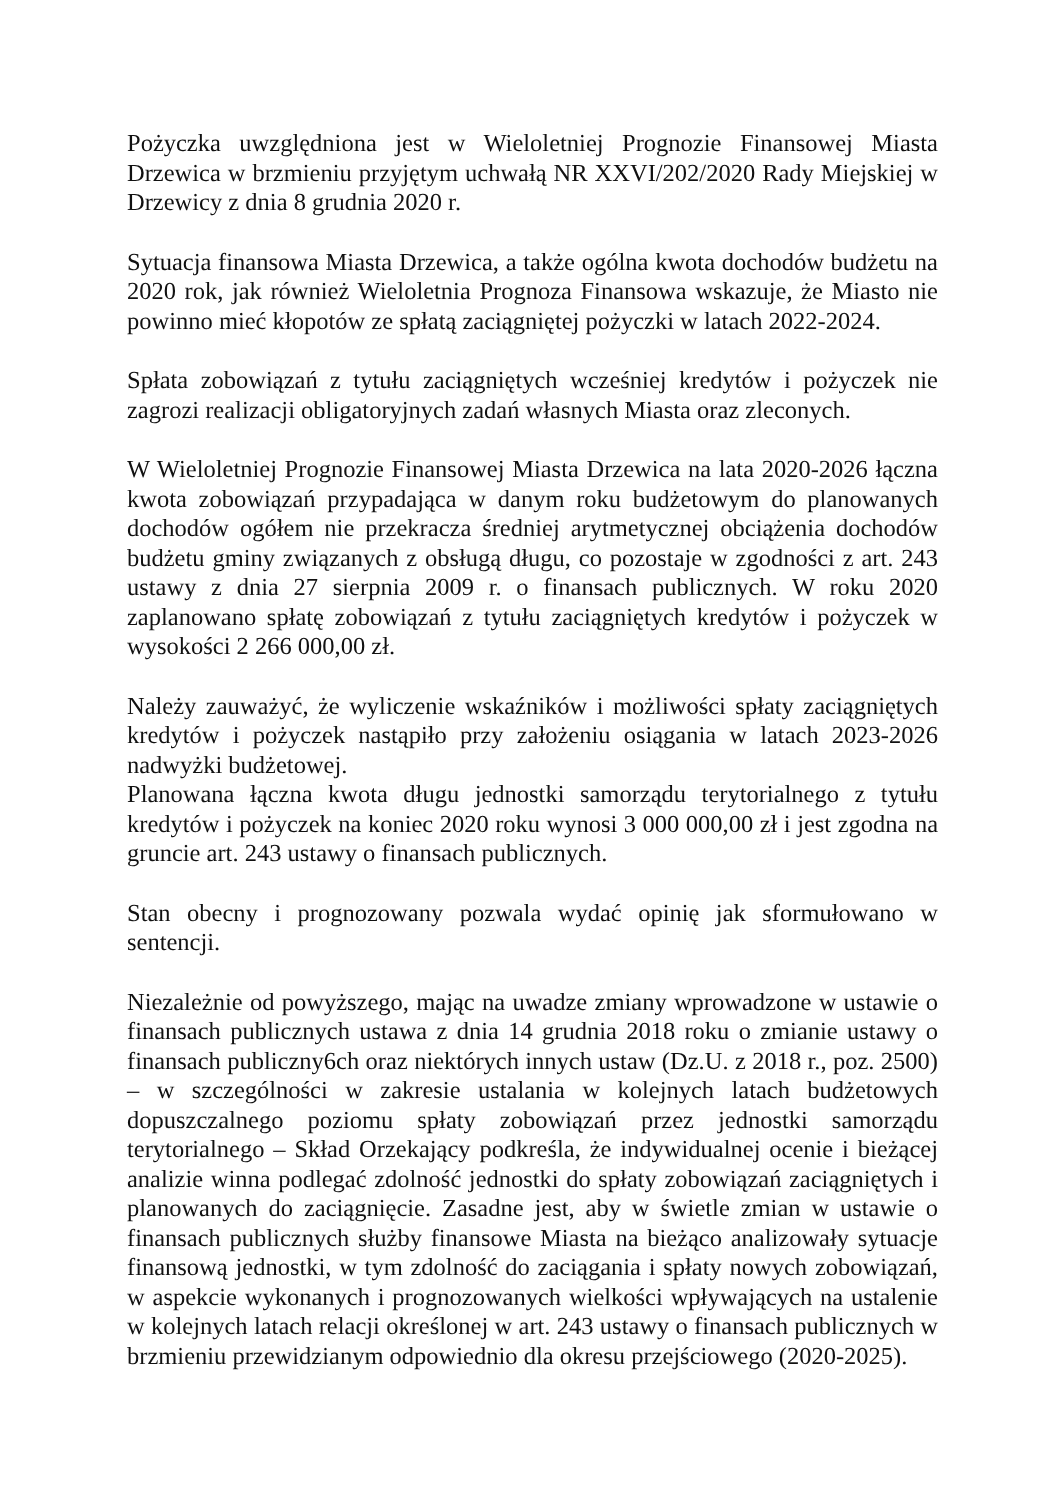Pożyczka uwzględniona jest w Wieloletniej Prognozie Finansowej Miasta Drzewica w brzmieniu przyjętym uchwałą NR XXVI/202/2020 Rady Miejskiej w Drzewicy z dnia 8 grudnia 2020 r.
Sytuacja finansowa Miasta Drzewica, a także ogólna kwota dochodów budżetu na 2020 rok, jak również Wieloletnia Prognoza Finansowa wskazuje, że Miasto nie powinno mieć kłopotów ze spłatą zaciągniętej pożyczki w latach 2022-2024.
Spłata zobowiązań z tytułu zaciągniętych wcześniej kredytów i pożyczek nie zagrozi realizacji obligatoryjnych zadań własnych Miasta oraz zleconych.
W Wieloletniej Prognozie Finansowej Miasta Drzewica na lata 2020-2026 łączna kwota zobowiązań przypadająca w danym roku budżetowym do planowanych dochodów ogółem nie przekracza średniej arytmetycznej obciążenia dochodów budżetu gminy związanych z obsługą długu, co pozostaje w zgodności z art. 243 ustawy z dnia 27 sierpnia 2009 r. o finansach publicznych. W roku 2020 zaplanowano spłatę zobowiązań z tytułu zaciągniętych kredytów i pożyczek w wysokości 2 266 000,00 zł.
Należy zauważyć, że wyliczenie wskaźników i możliwości spłaty zaciągniętych kredytów i pożyczek nastąpiło przy założeniu osiągania w latach 2023-2026 nadwyżki budżetowej.
Planowana łączna kwota długu jednostki samorządu terytorialnego z tytułu kredytów i pożyczek na koniec 2020 roku wynosi 3 000 000,00 zł i jest zgodna na gruncie art. 243 ustawy o finansach publicznych.
Stan obecny i prognozowany pozwala wydać opinię jak sformułowano w sentencji.
Niezależnie od powyższego, mając na uwadze zmiany wprowadzone w ustawie o finansach publicznych ustawa z dnia 14 grudnia 2018 roku o zmianie ustawy o finansach publiczny6ch oraz niektórych innych ustaw (Dz.U. z 2018 r., poz. 2500) – w szczególności w zakresie ustalania w kolejnych latach budżetowych dopuszczalnego poziomu spłaty zobowiązań przez jednostki samorządu terytorialnego – Skład Orzekający podkreśla, że indywidualnej ocenie i bieżącej analizie winna podlegać zdolność jednostki do spłaty zobowiązań zaciągniętych i planowanych do zaciągnięcie. Zasadne jest, aby w świetle zmian w ustawie o finansach publicznych służby finansowe Miasta na bieżąco analizowały sytuacje finansową jednostki, w tym zdolność do zaciągania i spłaty nowych zobowiązań, w aspekcie wykonanych i prognozowanych wielkości wpływających na ustalenie w kolejnych latach relacji określonej w art. 243 ustawy o finansach publicznych w brzmieniu przewidzianym odpowiednio dla okresu przejściowego (2020-2025).